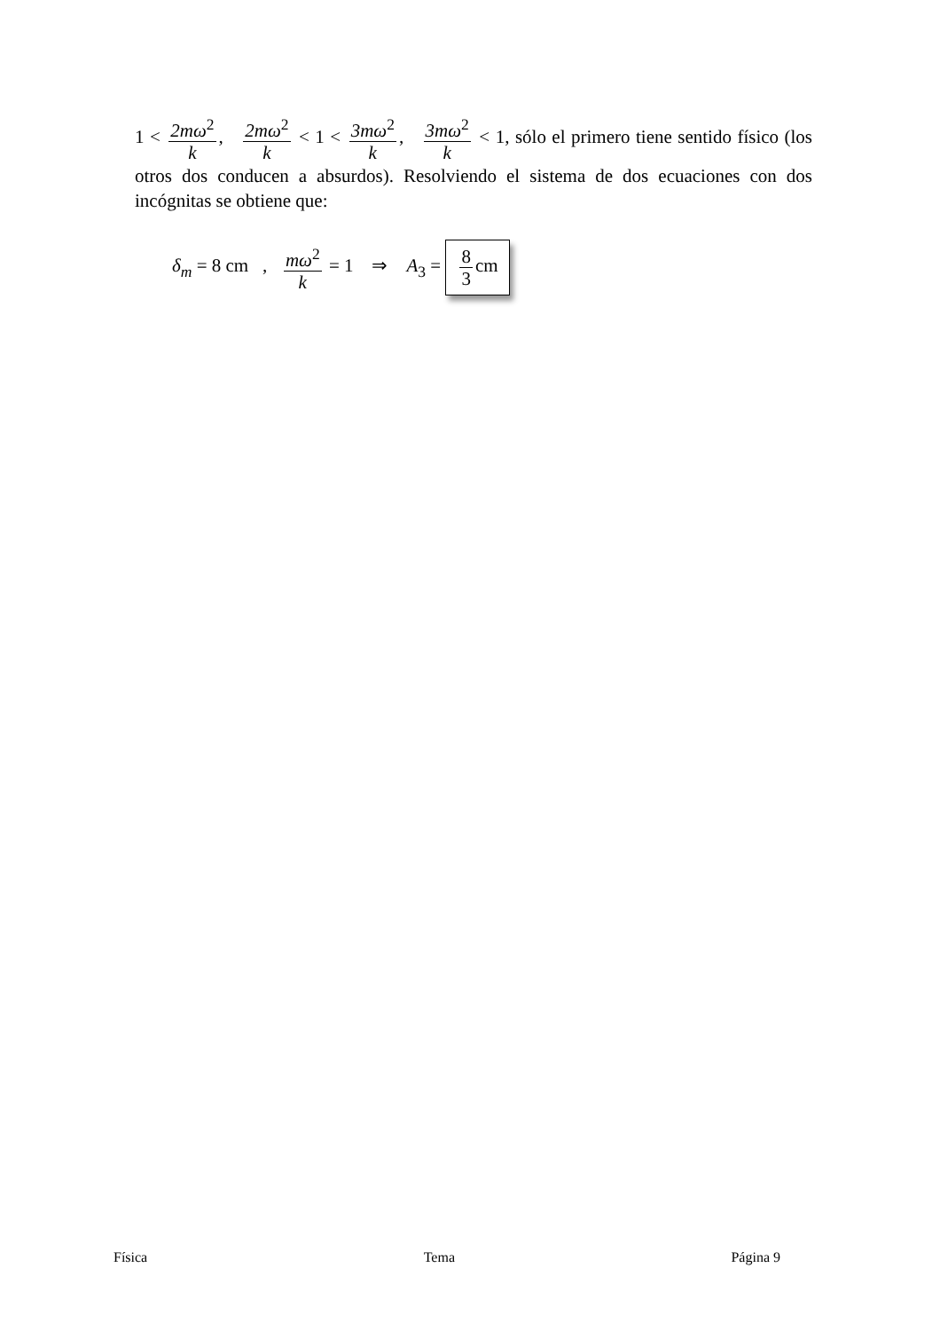1 < 2mω<sup>2</sup> k, 2mω<sup>2</sup> k < 1 < 3mω<sup>2</sup> k, 3mω<sup>2</sup> k < 1, sólo el primero tiene sentido físico (los otros dos conducen a absurdos). Resolviendo el sistema de dos ecuaciones con dos incógnitas se obtiene que:
δ<sub>m</sub> = 8 cm , mω<sup>2</sup> k = 1 ⇒ A<sub>3</sub> = 8 3 cm
Física Tema Página 9